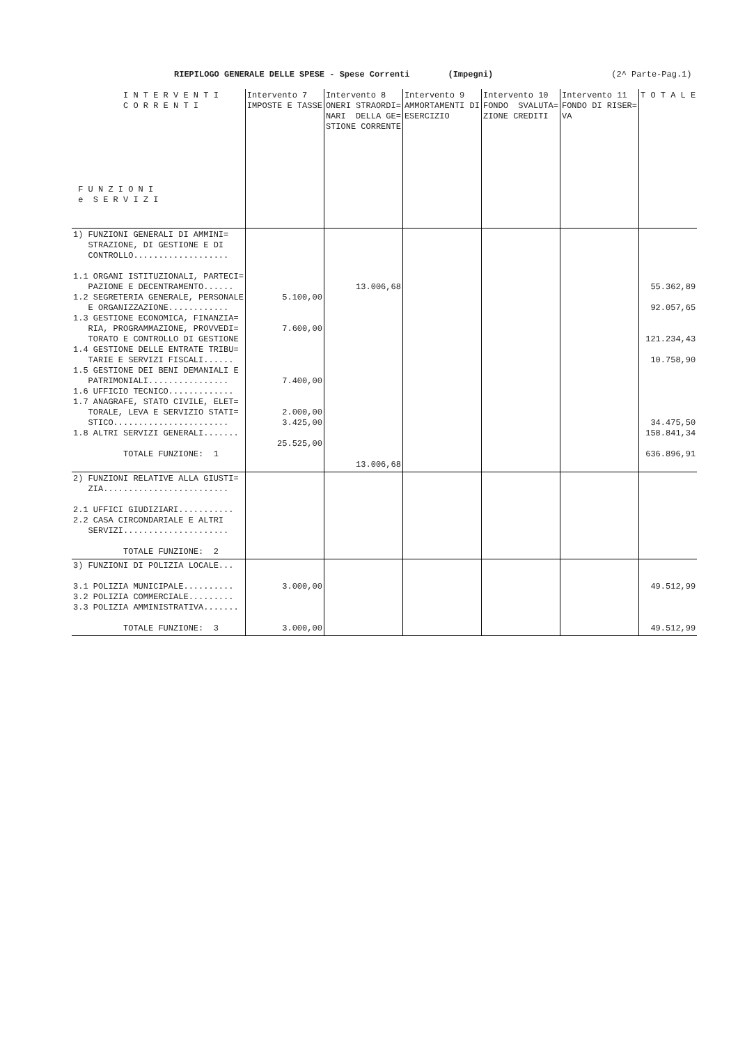RIEPILOGO GENERALE DELLE SPESE - Spese Correnti (Impegni) (2^ Parte-Pag.1)
| I N T E R V E N T I C O R R E N T I F U N Z I O N I e S E R V I Z I | Intervento 7 IMPOSTE E TASSE | Intervento 8 ONERI STRAORDI= NARI DELLA GE= STIONE CORRENTE | Intervento 9 AMMORTAMENTI DI ESERCIZIO | Intervento 10 FONDO SVALUTA= ZIONE CREDITI | Intervento 11 FONDO DI RISER= VA | T O T A L E |
| --- | --- | --- | --- | --- | --- | --- |
| 1) FUNZIONI GENERALI DI AMMINI= STRAZIONE, DI GESTIONE E DI CONTROLLO................... 1.1 ORGANI ISTITUZIONALI, PARTECI= PAZIONE E DECENTRAMENTO...... 1.2 SEGRETERIA GENERALE, PERSONALE E ORGANIZZAZIONE............ 1.3 GESTIONE ECONOMICA, FINANZIA= RIA, PROGRAMMAZIONE, PROVVEDI= TORATO E CONTROLLO DI GESTIONE 1.4 GESTIONE DELLE ENTRATE TRIBU= TARIE E SERVIZI FISCALI...... 1.5 GESTIONE DEI BENI DEMANIALI E PATRIMONIALI................ 1.6 UFFICIO TECNICO............. 1.7 ANAGRAFE, STATO CIVILE, ELET= TORALE, LEVA E SERVIZIO STATI= STICO....................... 1.8 ALTRI SERVIZI GENERALI....... TOTALE FUNZIONE: 1 | 5.100,00 7.600,00 7.400,00 2.000,00 3.425,00 25.525,00 | 13.006,68 13.006,68 | | | | 55.362,89 92.057,65 121.234,43 10.758,90 34.475,50 158.841,34 636.896,91 |
| 2) FUNZIONI RELATIVE ALLA GIUSTI= ZIA......................... 2.1 UFFICI GIUDIZIARI........... 2.2 CASA CIRCONDARIALE E ALTRI SERVIZI..................... TOTALE FUNZIONE: 2 | | | | | | |
| 3) FUNZIONI DI POLIZIA LOCALE... 3.1 POLIZIA MUNICIPALE.......... 3.2 POLIZIA COMMERCIALE......... 3.3 POLIZIA AMMINISTRATIVA....... TOTALE FUNZIONE: 3 | 3.000,00 3.000,00 | | | | | 49.512,99 49.512,99 |